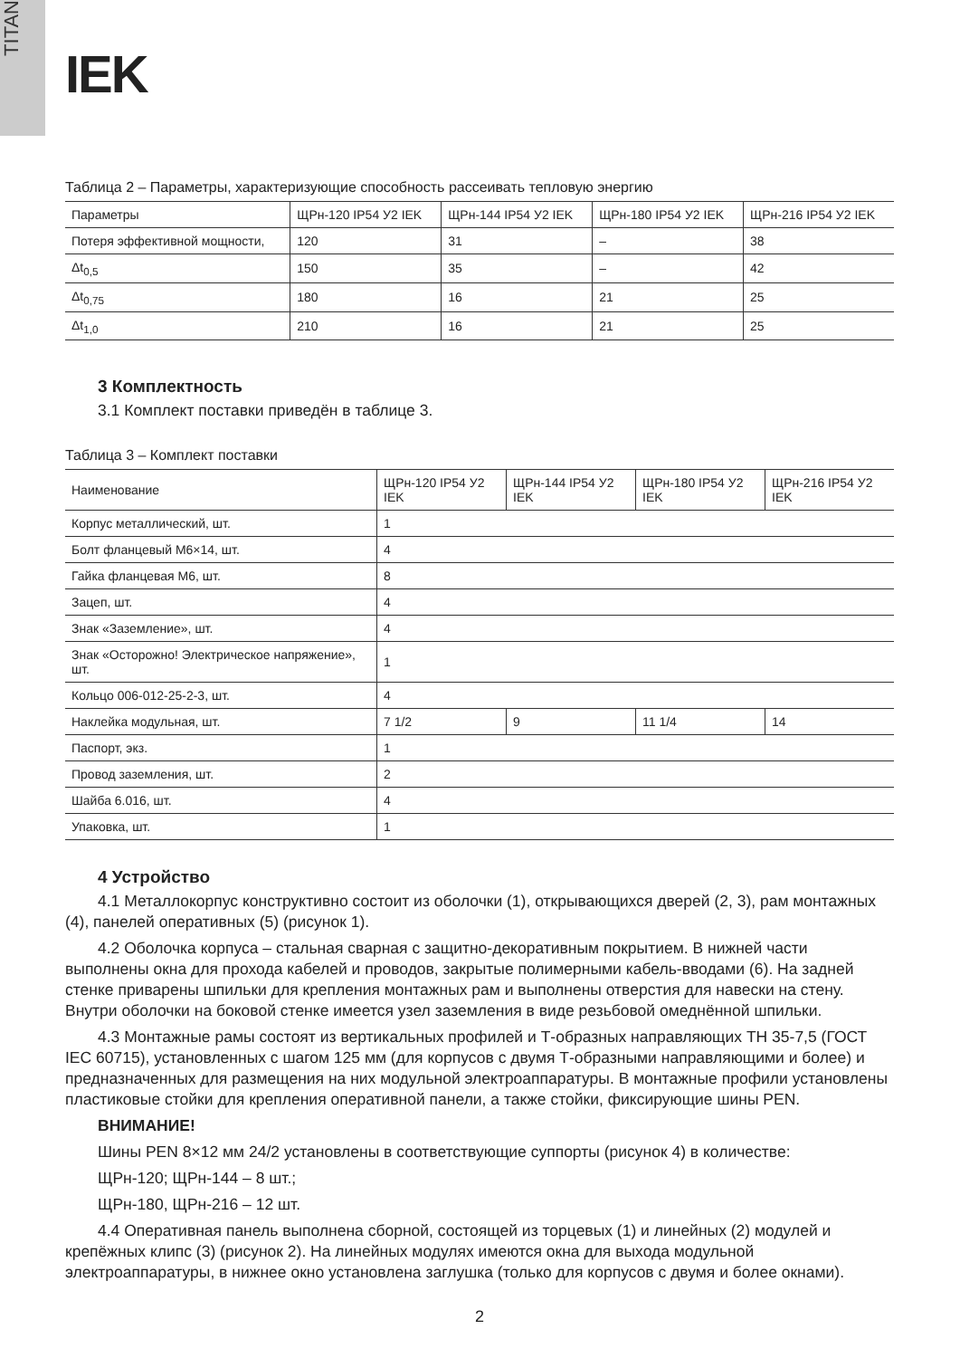TITAN
IEK
Таблица 2 – Параметры, характеризующие способность рассеивать тепловую энергию
| Параметры | ЩРн-120 IP54 У2 IEK | ЩРн-144 IP54 У2 IEK | ЩРн-180 IP54 У2 IEK | ЩРн-216 IP54 У2 IEK |
| --- | --- | --- | --- | --- |
| Потеря эффективной мощности, | 120 | 31 | – | 38 |
| Δt<sub>0,5</sub> | 150 | 35 | – | 42 |
| Δt<sub>0,75</sub> | 180 | 16 | 21 | 25 |
| Δt<sub>1,0</sub> | 210 | 16 | 21 | 25 |
3 Комплектность
3.1 Комплект поставки приведён в таблице 3.
Таблица 3 – Комплект поставки
| Наименование | ЩРн-120 IP54 У2 IEK | ЩРн-144 IP54 У2 IEK | ЩРн-180 IP54 У2 IEK | ЩРн-216 IP54 У2 IEK |
| --- | --- | --- | --- | --- |
| Корпус металлический, шт. | 1 | | | |
| Болт фланцевый М6×14, шт. | 4 | | | |
| Гайка фланцевая М6, шт. | 8 | | | |
| Зацеп, шт. | 4 | | | |
| Знак «Заземление», шт. | 4 | | | |
| Знак «Осторожно! Электрическое напряжение», шт. | 1 | | | |
| Кольцо 006-012-25-2-3, шт. | 4 | | | |
| Наклейка модульная, шт. | 7 1/2 | 9 | 11 1/4 | 14 |
| Паспорт, экз. | 1 | | | |
| Провод заземления, шт. | 2 | | | |
| Шайба 6.016, шт. | 4 | | | |
| Упаковка, шт. | 1 | | | |
4 Устройство
4.1 Металлокорпус конструктивно состоит из оболочки (1), открывающихся дверей (2, 3), рам монтажных (4), панелей оперативных (5) (рисунок 1).
4.2 Оболочка корпуса – стальная сварная с защитно-декоративным покрытием. В нижней части выполнены окна для прохода кабелей и проводов, закрытые полимерными кабель-вводами (6). На задней стенке приварены шпильки для крепления монтажных рам и выполнены отверстия для навески на стену. Внутри оболочки на боковой стенке имеется узел заземления в виде резьбовой омеднённой шпильки.
4.3 Монтажные рамы состоят из вертикальных профилей и Т-образных направляющих ТН 35-7,5 (ГОСТ IEC 60715), установленных с шагом 125 мм (для корпусов с двумя Т-образными направляющими и более) и предназначенных для размещения на них модульной электроаппаратуры. В монтажные профили установлены пластиковые стойки для крепления оперативной панели, а также стойки, фиксирующие шины PEN.
ВНИМАНИЕ!
Шины PEN 8×12 мм 24/2 установлены в соответствующие суппорты (рисунок 4) в количестве:
ЩРн-120; ЩРн-144 – 8 шт.;
ЩРн-180, ЩРн-216 – 12 шт.
4.4 Оперативная панель выполнена сборной, состоящей из торцевых (1) и линейных (2) модулей и крепёжных клипс (3) (рисунок 2). На линейных модулях имеются окна для выхода модульной электроаппаратуры, в нижнее окно установлена заглушка (только для корпусов с двумя и более окнами).
2